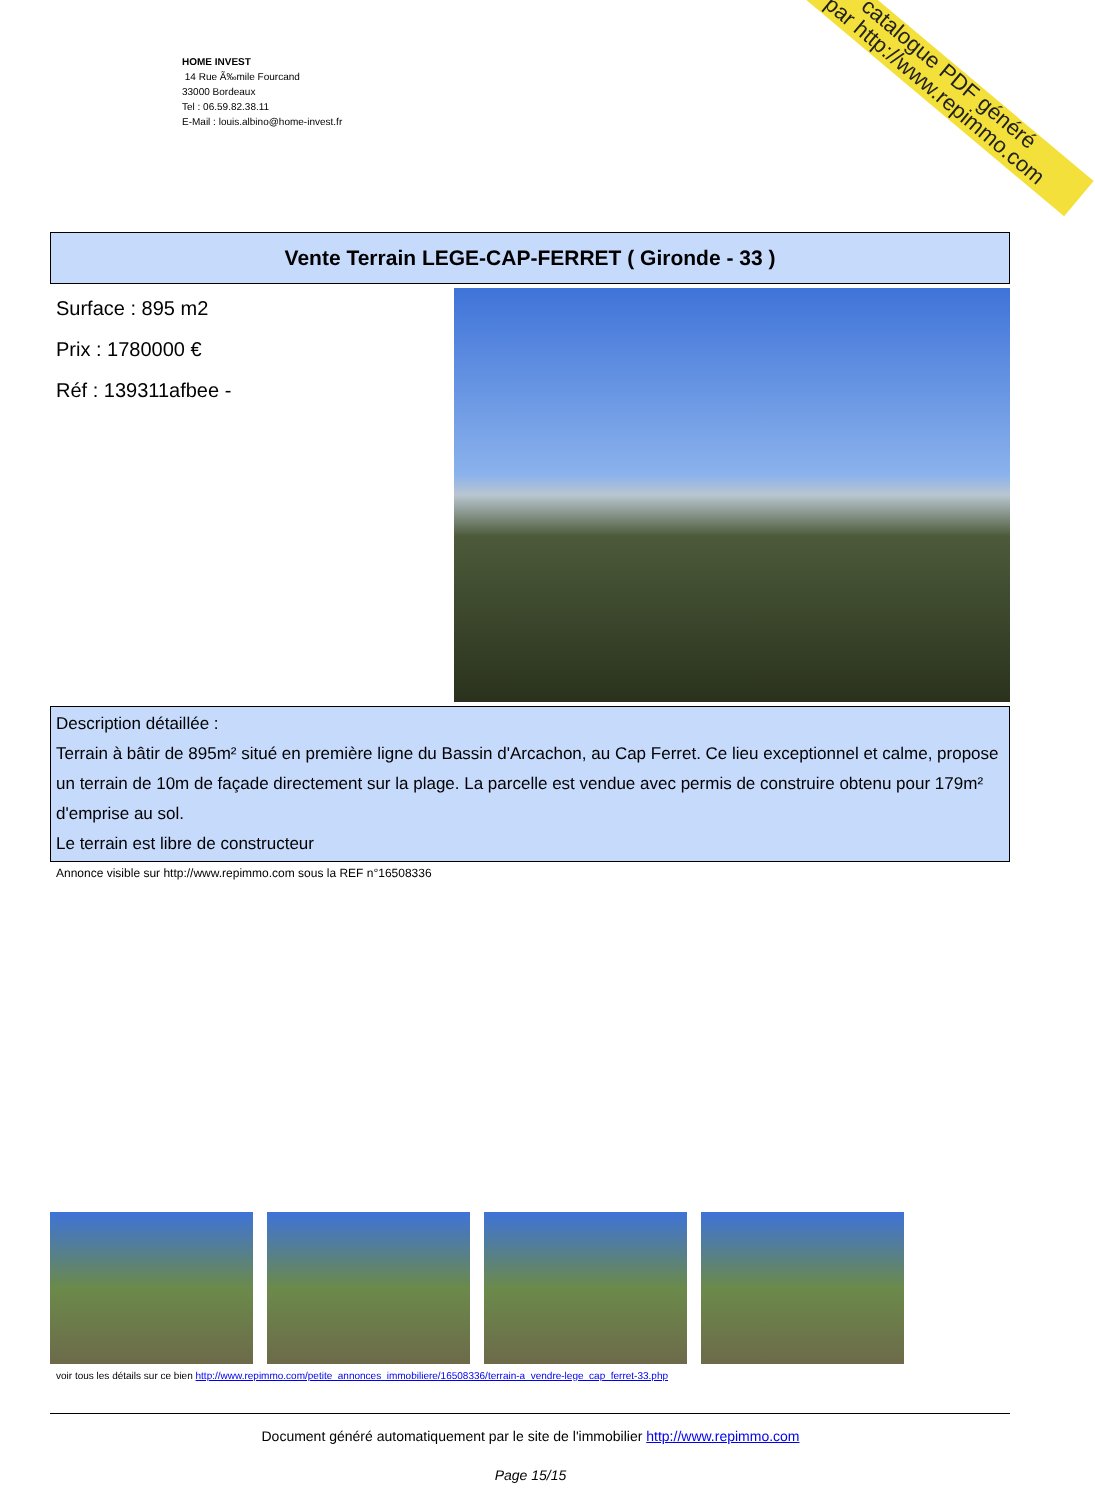HOME INVEST
14 Rue Ã‰mile Fourcand
33000 Bordeaux
Tel : 06.59.82.38.11
E-Mail : louis.albino@home-invest.fr
catalogue PDF généré
par http://www.repimmo.com
Vente Terrain LEGE-CAP-FERRET ( Gironde - 33 )
Surface : 895 m2
Prix : 1780000 €
Réf : 139311afbee -
Description détaillée :
Terrain à bâtir de 895m² situé en première ligne du Bassin d'Arcachon, au Cap Ferret. Ce lieu exceptionnel et calme, propose un terrain de 10m de façade directement sur la plage. La parcelle est vendue avec permis de construire obtenu pour 179m² d'emprise au sol.
Le terrain est libre de constructeur
Annonce visible sur http://www.repimmo.com sous la REF n°16508336
voir tous les détails sur ce bien http://www.repimmo.com/petite_annonces_immobiliere/16508336/terrain-a_vendre-lege_cap_ferret-33.php
Document généré automatiquement par le site de l'immobilier http://www.repimmo.com
Page 15/15